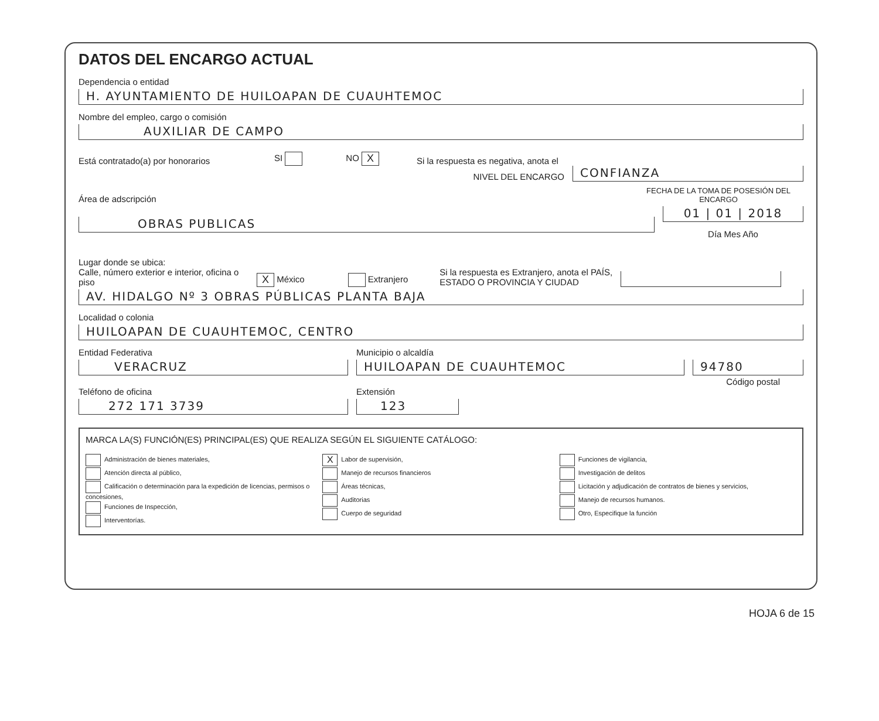DATOS DEL ENCARGO ACTUAL
Dependencia o entidad
H. AYUNTAMIENTO DE HUILOAPAN DE CUAUHTEMOC
Nombre del empleo, cargo o comisión
AUXILIAR DE CAMPO
Está contratado(a) por honorarios SI NO X Si la respuesta es negativa, anota el
NIVEL DEL ENCARGO CONFIANZA
Área de adscripción FECHA DE LA TOMA DE POSESIÓN DEL ENCARGO
OBRAS PUBLICAS
01 | 01 | 2018
Día Mes Año
Lugar donde se ubica:
Calle, número exterior e interior, oficina o piso X México Extranjero Si la respuesta es Extranjero, anota el PAÍS,
ESTADO O PROVINCIA Y CIUDAD
AV. HIDALGO Nº 3 OBRAS PÚBLICAS PLANTA BAJA
Localidad o colonia
HUILOAPAN DE CUAUHTEMOC, CENTRO
Entidad Federativa
VERACRUZ
Municipio o alcaldía
HUILOAPAN DE CUAUHTEMOC
94780
Código postal
Teléfono de oficina
272 171 3739
Extensión
123
MARCA LA(S) FUNCIÓN(ES) PRINCIPAL(ES) QUE REALIZA SEGÚN EL SIGUIENTE CATÁLOGO:
Administración de bienes materiales,
Atención directa al público,
Calificación o determinación para la expedición de licencias, permisos o concesiones,
Funciones de Inspección,
Interventorías.
X Labor de supervisión,
Manejo de recursos financieros
Áreas técnicas,
Auditorias
Cuerpo de seguridad
Funciones de vigilancia,
Investigación de delitos
Licitación y adjudicación de contratos de bienes y servicios,
Manejo de recursos humanos.
Otro, Especifique la función
HOJA 6 de 15